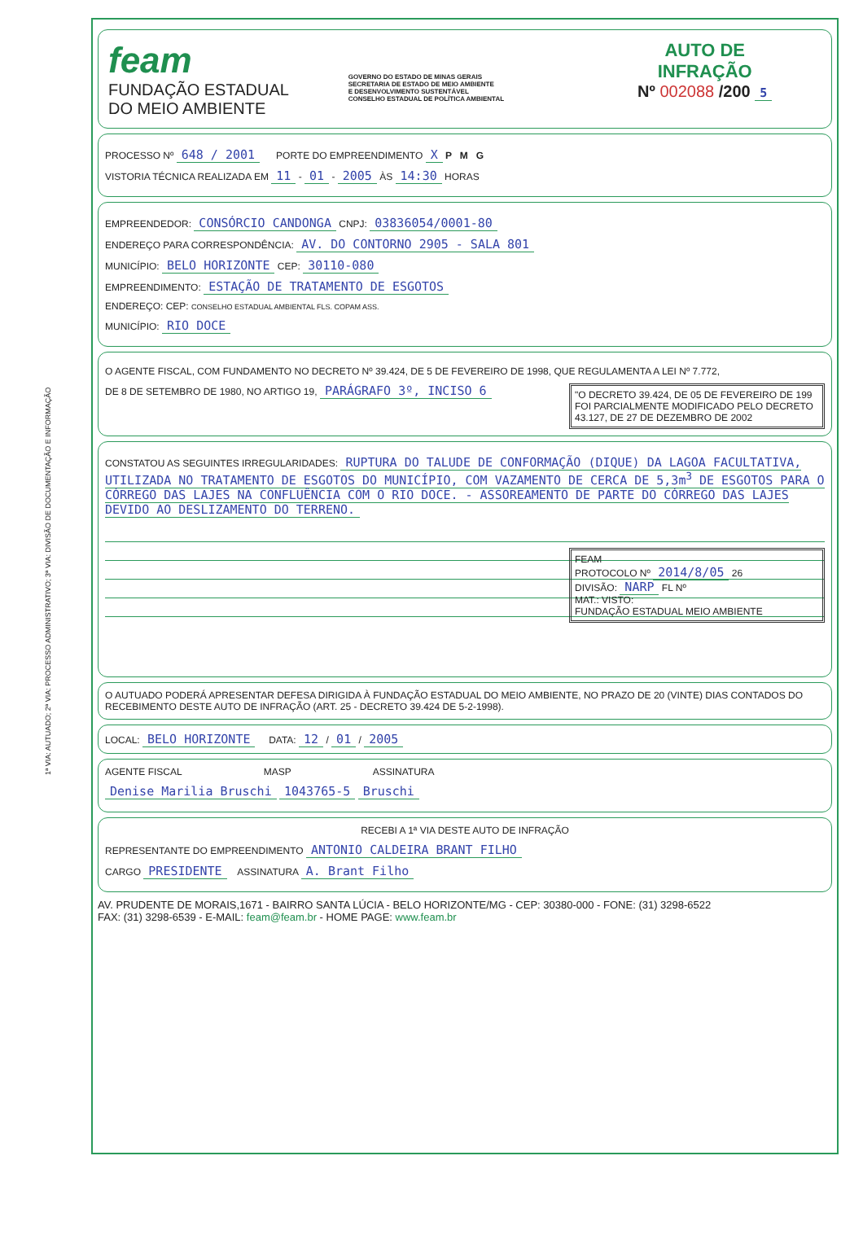1ª VIA: AUTUADO; 2ª VIA: PROCESSO ADMINISTRATIVO; 3ª VIA: DIVISÃO DE DOCUMENTAÇÃO E INFORMAÇÃO
feam
FUNDAÇÃO ESTADUAL
DO MEIO AMBIENTE
GOVERNO DO ESTADO DE MINAS GERAIS
SECRETARIA DE ESTADO DE MEIO AMBIENTE
E DESENVOLVIMENTO SUSTENTÁVEL
CONSELHO ESTADUAL DE POLÍTICA AMBIENTAL
AUTO DE
INFRAÇÃO
Nº 002088 /200 5
PROCESSO Nº 648 / 2001 PORTE DO EMPREENDIMENTO X P M G
VISTORIA TÉCNICA REALIZADA EM 11 - 01 - 2005 ÀS 14:30 HORAS
EMPREENDEDOR: CONSÓRCIO CANDONGA CNPJ: 03836054/0001-80
ENDEREÇO PARA CORRESPONDÊNCIA: AV. DO CONTORNO 2905 - SALA 801
MUNICÍPIO: BELO HORIZONTE CEP: 30110-080
EMPREENDIMENTO: ESTAÇÃO DE TRATAMENTO DE ESGOTOS
ENDEREÇO: CEP: CONSELHO ESTADUAL AMBIENTAL FLS. COPAM ASS.
MUNICÍPIO: RIO DOCE
O AGENTE FISCAL, COM FUNDAMENTO NO DECRETO Nº 39.424, DE 5 DE FEVEREIRO DE 1998, QUE REGULAMENTA A LEI Nº 7.772,
"O DECRETO 39.424, DE 05 DE FEVEREIRO DE 199 FOI PARCIALMENTE MODIFICADO PELO DECRETO 43.127, DE 27 DE DEZEMBRO DE 2002
DE 8 DE SETEMBRO DE 1980, NO ARTIGO 19, PARÁGRAFO 3º, INCISO 6
CONSTATOU AS SEGUINTES IRREGULARIDADES: RUPTURA DO TALUDE DE CONFORMAÇÃO (DIQUE) DA LAGOA FACULTATIVA, UTILIZADA NO TRATAMENTO DE ESGOTOS DO MUNICÍPIO, COM VAZAMENTO DE CERCA DE 5,3m<sup>3</sup> DE ESGOTOS PARA O CÓRREGO DAS LAJES NA CONFLUÊNCIA COM O RIO DOCE. - ASSOREAMENTO DE PARTE DO CÓRREGO DAS LAJES DEVIDO AO DESLIZAMENTO DO TERRENO.
FEAM
PROTOCOLO Nº 2014/8/05 26
DIVISÃO: NARP FL Nº
MAT.: VISTO:
FUNDAÇÃO ESTADUAL MEIO AMBIENTE
O AUTUADO PODERÁ APRESENTAR DEFESA DIRIGIDA À FUNDAÇÃO ESTADUAL DO MEIO AMBIENTE, NO PRAZO DE 20 (VINTE) DIAS CONTADOS DO RECEBIMENTO DESTE AUTO DE INFRAÇÃO (ART. 25 - DECRETO 39.424 DE 5-2-1998).
LOCAL: BELO HORIZONTE DATA: 12 / 01 / 2005
AGENTE FISCAL MASP ASSINATURA
Denise Marilia Bruschi 1043765-5 Bruschi
RECEBI A 1ª VIA DESTE AUTO DE INFRAÇÃO
REPRESENTANTE DO EMPREENDIMENTO ANTONIO CALDEIRA BRANT FILHO
CARGO PRESIDENTE ASSINATURA A. Brant Filho
AV. PRUDENTE DE MORAIS,1671 - BAIRRO SANTA LÚCIA - BELO HORIZONTE/MG - CEP: 30380-000 - FONE: (31) 3298-6522
FAX: (31) 3298-6539 - E-MAIL: feam@feam.br - HOME PAGE: www.feam.br